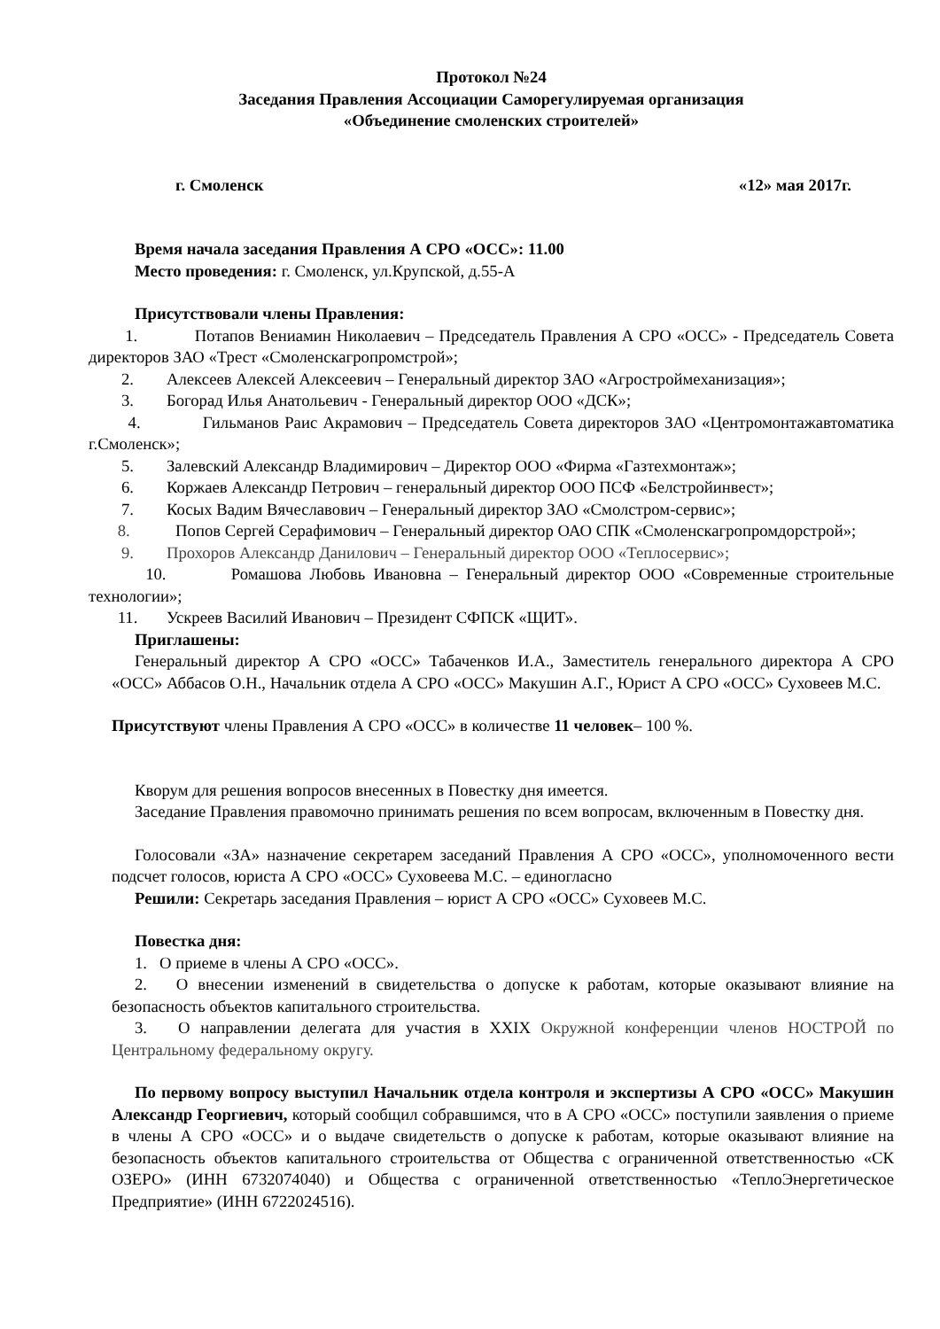Протокол №24
Заседания Правления Ассоциации Саморегулируемая организация
«Объединение смоленских строителей»
г. Смоленск «12» мая 2017г.
Время начала заседания Правления А СРО «ОСС»: 11.00
Место проведения: г. Смоленск, ул.Крупской, д.55-А
Присутствовали члены Правления:
1. Потапов Вениамин Николаевич – Председатель Правления А СРО «ОСС» - Председатель Совета директоров ЗАО «Трест «Смоленскагропромстрой»;
2. Алексеев Алексей Алексеевич – Генеральный директор ЗАО «Агростроймеханизация»;
3. Богорад Илья Анатольевич - Генеральный директор ООО «ДСК»;
4. Гильманов Раис Акрамович – Председатель Совета директоров ЗАО «Центромонтажавтоматика г.Смоленск»;
5. Залевский Александр Владимирович – Директор ООО «Фирма «Газтехмонтаж»;
6. Коржаев Александр Петрович – генеральный директор ООО ПСФ «Белстройинвест»;
7. Косых Вадим Вячеславович – Генеральный директор ЗАО «Смолстром-сервис»;
8. Попов Сергей Серафимович – Генеральный директор ОАО СПК «Смоленскагропромдорстрой»;
9. Прохоров Александр Данилович – Генеральный директор ООО «Теплосервис»;
10. Ромашова Любовь Ивановна – Генеральный директор ООО «Современные строительные технологии»;
11. Ускреев Василий Иванович – Президент СФПСК «ЩИТ».
Приглашены:
Генеральный директор А СРО «ОСС» Табаченков И.А., Заместитель генерального директора А СРО «ОСС» Аббасов О.Н., Начальник отдела А СРО «ОСС» Макушин А.Г., Юрист А СРО «ОСС» Суховеев М.С.
Присутствуют члены Правления А СРО «ОСС» в количестве 11 человек– 100 %.
Кворум для решения вопросов внесенных в Повестку дня имеется.
Заседание Правления правомочно принимать решения по всем вопросам, включенным в Повестку дня.
Голосовали «ЗА» назначение секретарем заседаний Правления А СРО «ОСС», уполномоченного вести подсчет голосов, юриста А СРО «ОСС» Суховеева М.С. – единогласно
Решили: Секретарь заседания Правления – юрист А СРО «ОСС» Суховеев М.С.
Повестка дня:
1. О приеме в члены А СРО «ОСС».
2. О внесении изменений в свидетельства о допуске к работам, которые оказывают влияние на безопасность объектов капитального строительства.
3. О направлении делегата для участия в XXIX Окружной конференции членов НОСТРОЙ по Центральному федеральному округу.
По первому вопросу выступил Начальник отдела контроля и экспертизы А СРО «ОСС» Макушин Александр Георгиевич, который сообщил собравшимся, что в А СРО «ОСС» поступили заявления о приеме в члены А СРО «ОСС» и о выдаче свидетельств о допуске к работам, которые оказывают влияние на безопасность объектов капитального строительства от Общества с ограниченной ответственностью «СК ОЗЕРО» (ИНН 6732074040) и Общества с ограниченной ответственностью «ТеплоЭнергетическое Предприятие» (ИНН 6722024516).